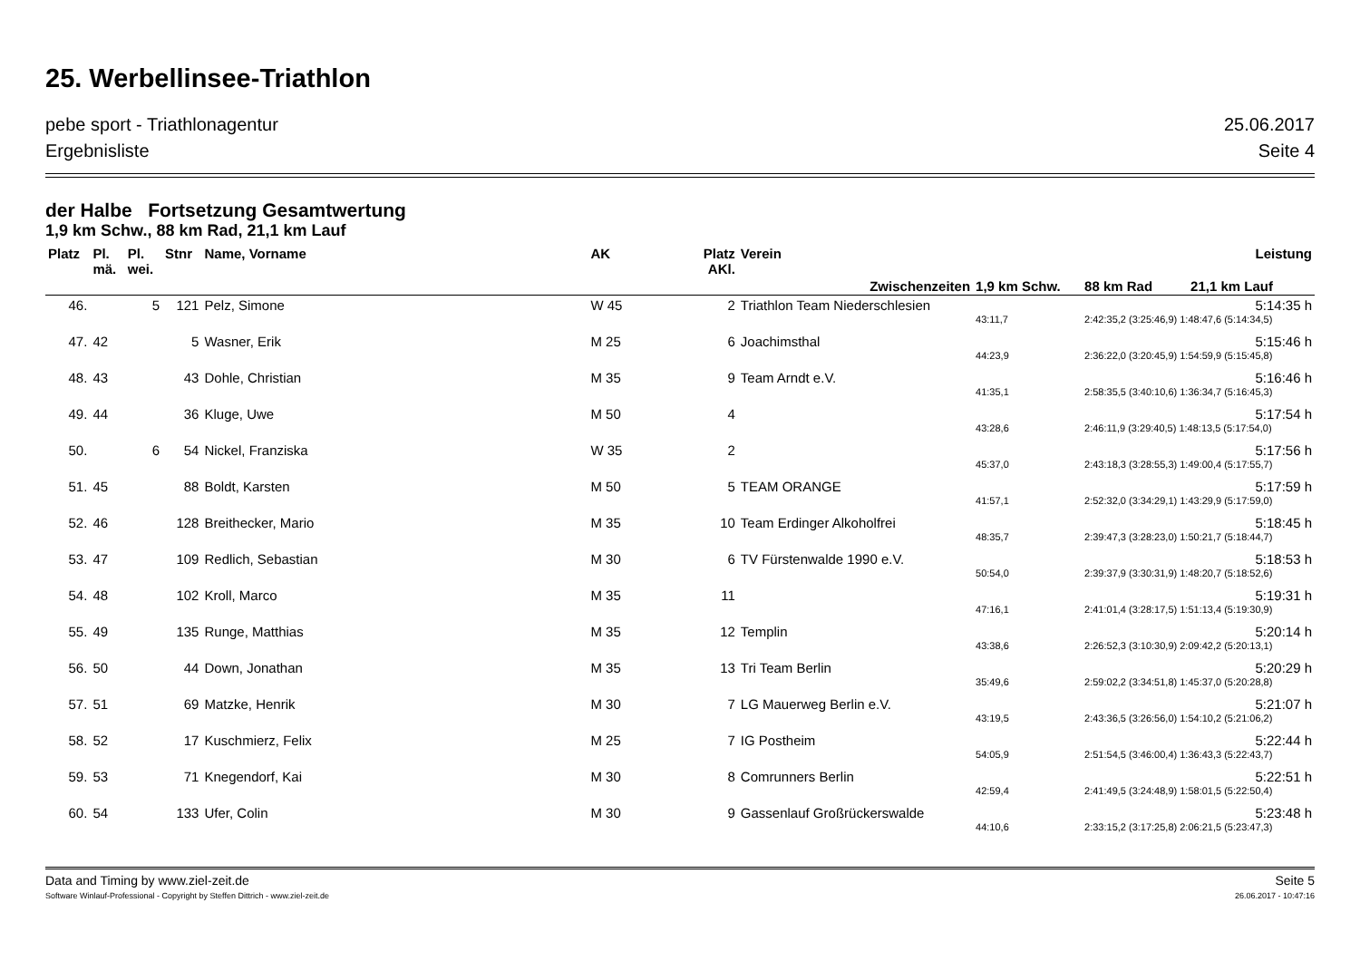25. Werbellinsee-Triathlon
pebe sport - Triathlonagentur 25.06.2017
Ergebnisliste Seite 4
der Halbe Fortsetzung Gesamtwertung
1,9 km Schw., 88 km Rad, 21,1 km Lauf
| Platz | Pl. mä. | Pl. wei. | Stnr | Name, Vorname | AK | Platz AKl. | Verein | Leistung | | |
| --- | --- | --- | --- | --- | --- | --- | --- | --- | --- | --- |
| Zwischenzeiten | | | | | | | | 1,9 km Schw. | 88 km Rad | 21,1 km Lauf |
| 46. | | 5 | 121 | Pelz, Simone | W 45 | 2 | Triathlon Team Niederschlesien | 5:14:35 h | | |
| | | | | | | | | 43:11,7 | 2:42:35,2 (3:25:46,9) 1:48:47,6 (5:14:34,5) | |
| 47. | 42 | | 5 | Wasner, Erik | M 25 | 6 | Joachimsthal | 5:15:46 h | | |
| | | | | | | | | 44:23,9 | 2:36:22,0 (3:20:45,9) 1:54:59,9 (5:15:45,8) | |
| 48. | 43 | | 43 | Dohle, Christian | M 35 | 9 | Team Arndt e.V. | 5:16:46 h | | |
| | | | | | | | | 41:35,1 | 2:58:35,5 (3:40:10,6) 1:36:34,7 (5:16:45,3) | |
| 49. | 44 | | 36 | Kluge, Uwe | M 50 | 4 | | 5:17:54 h | | |
| | | | | | | | | 43:28,6 | 2:46:11,9 (3:29:40,5) 1:48:13,5 (5:17:54,0) | |
| 50. | | 6 | 54 | Nickel, Franziska | W 35 | 2 | | 5:17:56 h | | |
| | | | | | | | | 45:37,0 | 2:43:18,3 (3:28:55,3) 1:49:00,4 (5:17:55,7) | |
| 51. | 45 | | 88 | Boldt, Karsten | M 50 | 5 | TEAM ORANGE | 5:17:59 h | | |
| | | | | | | | | 41:57,1 | 2:52:32,0 (3:34:29,1) 1:43:29,9 (5:17:59,0) | |
| 52. | 46 | | 128 | Breithecker, Mario | M 35 | 10 | Team Erdinger Alkoholfrei | 5:18:45 h | | |
| | | | | | | | | 48:35,7 | 2:39:47,3 (3:28:23,0) 1:50:21,7 (5:18:44,7) | |
| 53. | 47 | | 109 | Redlich, Sebastian | M 30 | 6 | TV Fürstenwalde 1990 e.V. | 5:18:53 h | | |
| | | | | | | | | 50:54,0 | 2:39:37,9 (3:30:31,9) 1:48:20,7 (5:18:52,6) | |
| 54. | 48 | | 102 | Kroll, Marco | M 35 | 11 | | 5:19:31 h | | |
| | | | | | | | | 47:16,1 | 2:41:01,4 (3:28:17,5) 1:51:13,4 (5:19:30,9) | |
| 55. | 49 | | 135 | Runge, Matthias | M 35 | 12 | Templin | 5:20:14 h | | |
| | | | | | | | | 43:38,6 | 2:26:52,3 (3:10:30,9) 2:09:42,2 (5:20:13,1) | |
| 56. | 50 | | 44 | Down, Jonathan | M 35 | 13 | Tri Team Berlin | 5:20:29 h | | |
| | | | | | | | | 35:49,6 | 2:59:02,2 (3:34:51,8) 1:45:37,0 (5:20:28,8) | |
| 57. | 51 | | 69 | Matzke, Henrik | M 30 | 7 | LG Mauerweg Berlin e.V. | 5:21:07 h | | |
| | | | | | | | | 43:19,5 | 2:43:36,5 (3:26:56,0) 1:54:10,2 (5:21:06,2) | |
| 58. | 52 | | 17 | Kuschmierz, Felix | M 25 | 7 | IG Postheim | 5:22:44 h | | |
| | | | | | | | | 54:05,9 | 2:51:54,5 (3:46:00,4) 1:36:43,3 (5:22:43,7) | |
| 59. | 53 | | 71 | Knegendorf, Kai | M 30 | 8 | Comrunners Berlin | 5:22:51 h | | |
| | | | | | | | | 42:59,4 | 2:41:49,5 (3:24:48,9) 1:58:01,5 (5:22:50,4) | |
| 60. | 54 | | 133 | Ufer, Colin | M 30 | 9 | Gassenlauf Großrückerswalde | 5:23:48 h | | |
| | | | | | | | | 44:10,6 | 2:33:15,2 (3:17:25,8) 2:06:21,5 (5:23:47,3) | |
Data and Timing by www.ziel-zeit.de Seite 5
Software Winlauf-Professional - Copyright by Steffen Dittrich - www.ziel-zeit.de 26.06.2017 - 10:47:16